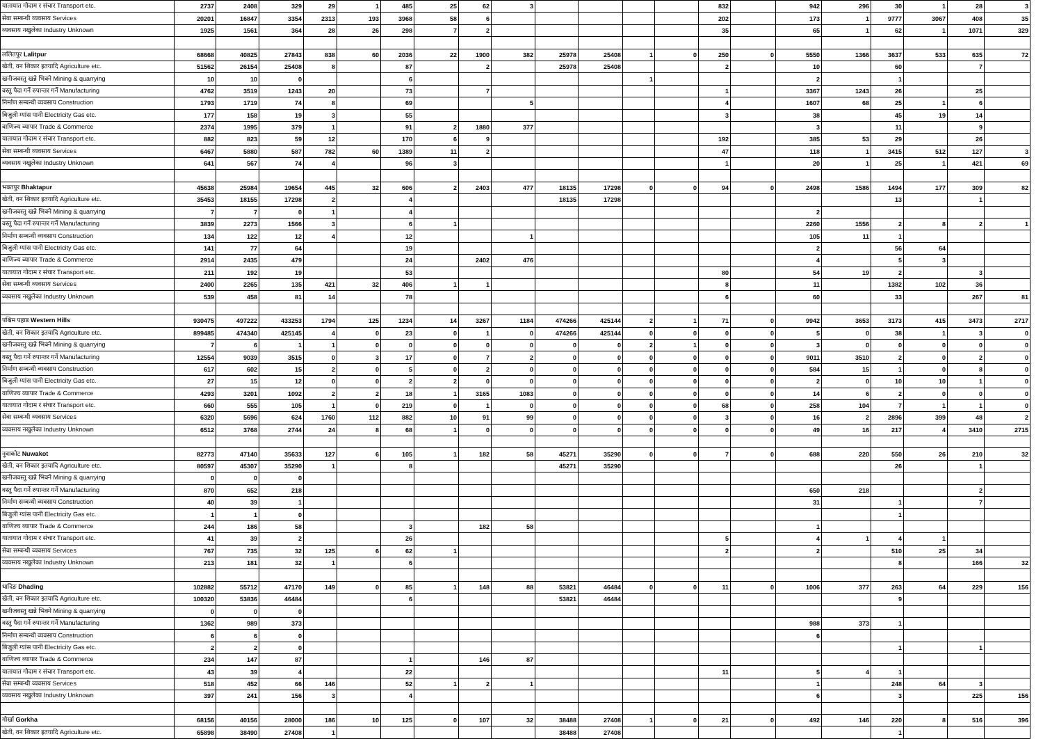| यातायात गोदाम र संचार Transport etc. | 2737 | 2408 | 329 | 29 | 1 | 485 | 25 | 62 | 3 | | | | | 832 | | 942 | 296 | 30 | 1 | 28 | 3 |
| सेवा सम्बन्धी व्यवसाय Services | 20201 | 16847 | 3354 | 2313 | 193 | 3968 | 58 | 6 | | | | | | 202 | | 173 | 1 | 9777 | 3067 | 408 | 35 |
| व्यवसाय नखुलेका Industry Unknown | 1925 | 1561 | 364 | 28 | 26 | 298 | 7 | 2 | | | | | | 35 | | 65 | 1 | 62 | 1 | 1071 | 329 |
| ललितपुर Lalitpur | 68668 | 40825 | 27843 | 838 | 60 | 2036 | 22 | 1900 | 382 | 25978 | 25408 | 1 | 0 | 250 | 0 | 5550 | 1366 | 3637 | 533 | 635 | 72 |
| खेती, वन शिकार इतयादि Agriculture etc. | 51562 | 26154 | 25408 | 8 | | 87 | | 2 | | 25978 | 25408 | | | 2 | | 10 | | 60 | | 7 | |
| खनीजवस्तु खन्ने भिक्ने Mining & quarrying | 10 | 10 | 0 | | | 6 | | | | | | 1 | | | | 2 | | 1 | | | |
| वस्तु पैदा गर्ने रुपान्तर गर्ने Manufacturing | 4762 | 3519 | 1243 | 20 | | 73 | | 7 | | | | | | 1 | | 3367 | 1243 | 26 | | 25 | |
| निर्माण सम्बन्धी व्यवसाय Construction | 1793 | 1719 | 74 | 8 | | 69 | | | 5 | | | | | 4 | | 1607 | 68 | 25 | 1 | 6 | |
| बिजुली ग्यांस पानी Electricity Gas etc. | 177 | 158 | 19 | 3 | | 55 | | | | | | | | 3 | | 38 | | 45 | 19 | 14 | |
| वाणिज्य व्यापार Trade & Commerce | 2374 | 1995 | 379 | 1 | | 91 | 2 | 1880 | 377 | | | | | | | 3 | | 11 | | 9 | |
| यातायात गोदाम र संचार Transport etc. | 882 | 823 | 59 | 12 | | 170 | 6 | 9 | | | | | | 192 | | 385 | 53 | 29 | | 26 | |
| सेवा सम्बन्धी व्यवसाय Services | 6467 | 5880 | 587 | 782 | 60 | 1389 | 11 | 2 | | | | | | 47 | | 118 | 1 | 3415 | 512 | 127 | 3 |
| व्यवसाय नखुलेका Industry Unknown | 641 | 567 | 74 | 4 | | 96 | 3 | | | | | | | 1 | | 20 | 1 | 25 | 1 | 421 | 69 |
| भक्तपुर Bhaktapur | 45638 | 25984 | 19654 | 445 | 32 | 606 | 2 | 2403 | 477 | 18135 | 17298 | 0 | 0 | 94 | 0 | 2498 | 1586 | 1494 | 177 | 309 | 82 |
| खेती, वन शिकार इतयादि Agriculture etc. | 35453 | 18155 | 17298 | 2 | | 4 | | | | 18135 | 17298 | | | | | | | 13 | | 1 | |
| खनीजवस्तु खन्ने भिक्ने Mining & quarrying | 7 | 7 | 0 | 1 | | 4 | | | | | | | | | | 2 | | | | | |
| वस्तु पैदा गर्ने रुपान्तर गर्ने Manufacturing | 3839 | 2273 | 1566 | 3 | | 6 | 1 | | | | | | | | | 2260 | 1556 | 2 | 8 | 2 | 1 |
| निर्माण सम्बन्धी व्यवसाय Construction | 134 | 122 | 12 | 4 | | 12 | | | 1 | | | | | | | 105 | 11 | 1 | | | |
| बिजुली ग्यांस पानी Electricity Gas etc. | 141 | 77 | 64 | | | 19 | | | | | | | | | | 2 | | 56 | 64 | | |
| वाणिज्य व्यापार Trade & Commerce | 2914 | 2435 | 479 | | | 24 | | 2402 | 476 | | | | | | | 4 | | 5 | 3 | | |
| यातायात गोदाम र संचार Transport etc. | 211 | 192 | 19 | | | 53 | | | | | | | | 80 | | 54 | 19 | 2 | | 3 | |
| सेवा सम्बन्धी व्यवसाय Services | 2400 | 2265 | 135 | 421 | 32 | 406 | 1 | 1 | | | | | | 8 | | 11 | | 1382 | 102 | 36 | |
| व्यवसाय नखुलेका Industry Unknown | 539 | 458 | 81 | 14 | | 78 | | | | | | | | 6 | | 60 | | 33 | | 267 | 81 |
| पश्चिम पहाड Western Hills | 930475 | 497222 | 433253 | 1794 | 125 | 1234 | 14 | 3267 | 1184 | 474266 | 425144 | 2 | 1 | 71 | 0 | 9942 | 3653 | 3173 | 415 | 3473 | 2717 |
| खेती, वन शिकार इतयादि Agriculture etc. | 899485 | 474340 | 425145 | 4 | 0 | 23 | 0 | 1 | 0 | 474266 | 425144 | 0 | 0 | 0 | 0 | 5 | 0 | 38 | 1 | 3 | 0 |
| खनीजवस्तु खन्ने भिक्ने Mining & quarrying | 7 | 6 | 1 | 1 | 0 | 0 | 0 | 0 | 0 | 0 | 0 | 2 | 1 | 0 | 0 | 3 | 0 | 0 | 0 | 0 | 0 |
| वस्तु पैदा गर्ने रुपान्तर गर्ने Manufacturing | 12554 | 9039 | 3515 | 0 | 3 | 17 | 0 | 7 | 2 | 0 | 0 | 0 | 0 | 0 | 0 | 9011 | 3510 | 2 | 0 | 2 | 0 |
| निर्माण सम्बन्धी व्यवसाय Construction | 617 | 602 | 15 | 2 | 0 | 5 | 0 | 2 | 0 | 0 | 0 | 0 | 0 | 0 | 0 | 584 | 15 | 1 | 0 | 8 | 0 |
| बिजुली ग्यांस पानी Electricity Gas etc. | 27 | 15 | 12 | 0 | 0 | 2 | 2 | 0 | 0 | 0 | 0 | 0 | 0 | 0 | 0 | 2 | 0 | 10 | 10 | 1 | 0 |
| वाणिज्य व्यापार Trade & Commerce | 4293 | 3201 | 1092 | 2 | 2 | 18 | 1 | 3165 | 1083 | 0 | 0 | 0 | 0 | 0 | 0 | 14 | 6 | 2 | 0 | 0 | 0 |
| यातायात गोदाम र संचार Transport etc. | 660 | 555 | 105 | 1 | 0 | 219 | 0 | 1 | 0 | 0 | 0 | 0 | 0 | 68 | 0 | 258 | 104 | 7 | 1 | 1 | 0 |
| सेवा सम्बन्धी व्यवसाय Services | 6320 | 5696 | 624 | 1760 | 112 | 882 | 10 | 91 | 99 | 0 | 0 | 0 | 0 | 3 | 0 | 16 | 2 | 2896 | 399 | 48 | 2 |
| व्यवसाय नखुलेका Industry Unknown | 6512 | 3768 | 2744 | 24 | 8 | 68 | 1 | 0 | 0 | 0 | 0 | 0 | 0 | 0 | 0 | 49 | 16 | 217 | 4 | 3410 | 2715 |
| नुवाकोट Nuwakot | 82773 | 47140 | 35633 | 127 | 6 | 105 | 1 | 182 | 58 | 45271 | 35290 | 0 | 0 | 7 | 0 | 688 | 220 | 550 | 26 | 210 | 32 |
| खेती, वन शिकार इतयादि Agriculture etc. | 80597 | 45307 | 35290 | 1 | | 8 | | | | 45271 | 35290 | | | | | | | 26 | | 1 | |
| खनीजवस्तु खन्ने भिक्ने Mining & quarrying | 0 | 0 | 0 | | | | | | | | | | | | | | | | | | |
| वस्तु पैदा गर्ने रुपान्तर गर्ने Manufacturing | 870 | 652 | 218 | | | | | | | | | | | | | 650 | 218 | | | 2 | |
| निर्माण सम्बन्धी व्यवसाय Construction | 40 | 39 | 1 | | | | | | | | | | | | | 31 | | 1 | | 7 | |
| बिजुली ग्यांस पानी Electricity Gas etc. | 1 | 1 | 0 | | | | | | | | | | | | | | | 1 | | | |
| वाणिज्य व्यापार Trade & Commerce | 244 | 186 | 58 | | | 3 | | 182 | 58 | | | | | | | 1 | | | | | |
| यातायात गोदाम र संचार Transport etc. | 41 | 39 | 2 | | | 26 | | | | | | | | 5 | | 4 | 1 | 4 | 1 | | |
| सेवा सम्बन्धी व्यवसाय Services | 767 | 735 | 32 | 125 | 6 | 62 | 1 | | | | | | | 2 | | 2 | | 510 | 25 | 34 | |
| व्यवसाय नखुलेका Industry Unknown | 213 | 181 | 32 | 1 | | 6 | | | | | | | | | | | | 8 | | 166 | 32 |
| धादिङ Dhading | 102882 | 55712 | 47170 | 149 | 0 | 85 | 1 | 148 | 88 | 53821 | 46484 | 0 | 0 | 11 | 0 | 1006 | 377 | 263 | 64 | 229 | 156 |
| खेती, वन शिकार इतयादि Agriculture etc. | 100320 | 53836 | 46484 | | | 6 | | | | 53821 | 46484 | | | | | | | 9 | | | |
| खनीजवस्तु खन्ने भिक्ने Mining & quarrying | 0 | 0 | 0 | | | | | | | | | | | | | | | | | | |
| वस्तु पैदा गर्ने रुपान्तर गर्ने Manufacturing | 1362 | 989 | 373 | | | | | | | | | | | | | 988 | 373 | 1 | | | |
| निर्माण सम्बन्धी व्यवसाय Construction | 6 | 6 | 0 | | | | | | | | | | | | | 6 | | | | | |
| बिजुली ग्यांस पानी Electricity Gas etc. | 2 | 2 | 0 | | | | | | | | | | | | | | | 1 | | 1 | |
| वाणिज्य व्यापार Trade & Commerce | 234 | 147 | 87 | | | 1 | | 146 | 87 | | | | | | | | | | | | |
| यातायात गोदाम र संचार Transport etc. | 43 | 39 | 4 | | | 22 | | | | | | | | 11 | | 5 | 4 | 1 | | | |
| सेवा सम्बन्धी व्यवसाय Services | 518 | 452 | 66 | 146 | | 52 | 1 | 2 | 1 | | | | | | | 1 | | 248 | 64 | 3 | |
| व्यवसाय नखुलेका Industry Unknown | 397 | 241 | 156 | 3 | | 4 | | | | | | | | | | 6 | | 3 | | 225 | 156 |
| गोर्खा Gorkha | 68156 | 40156 | 28000 | 186 | 10 | 125 | 0 | 107 | 32 | 38488 | 27408 | 1 | 0 | 21 | 0 | 492 | 146 | 220 | 8 | 516 | 396 |
| खेती, वन शिकार इतयादि Agriculture etc. | 65898 | 38490 | 27408 | 1 | | | | | | 38488 | 27408 | | | | | | | 1 | | | |